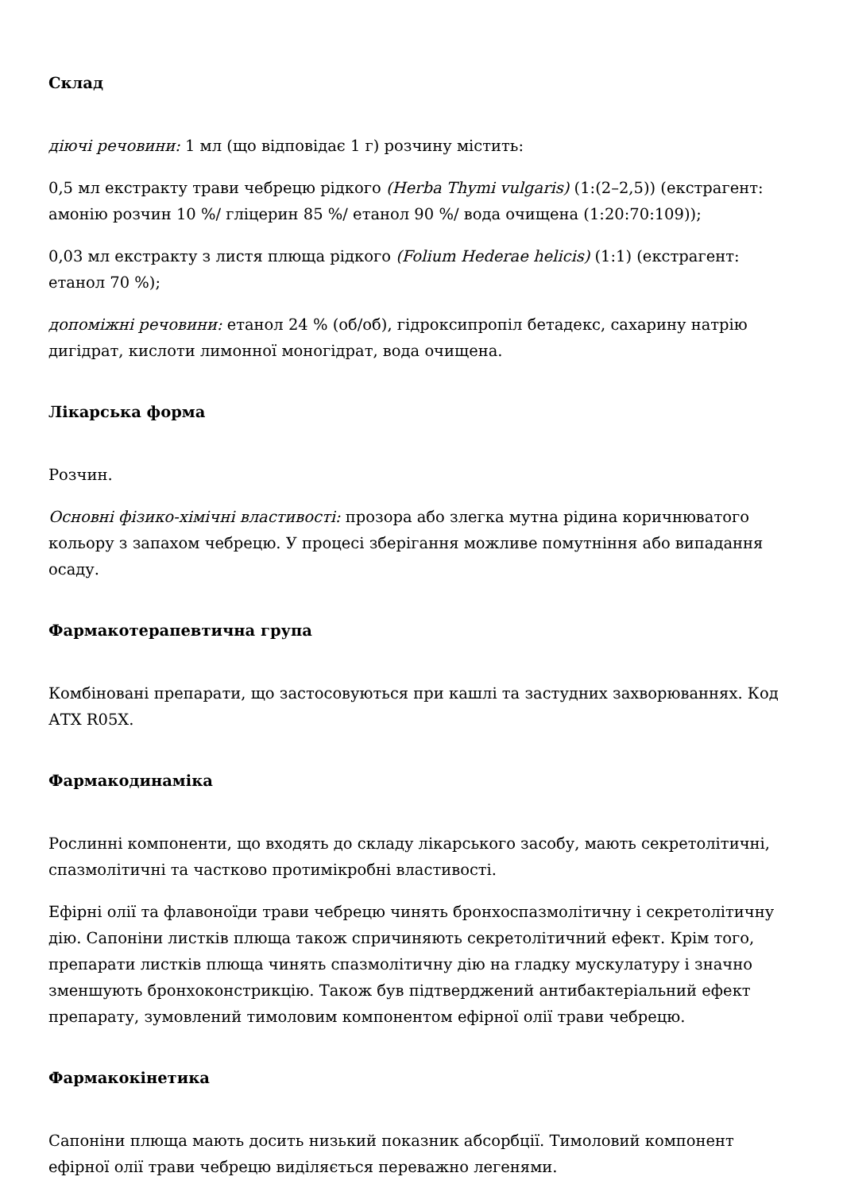Склад
діючі речовини: 1 мл (що відповідає 1 г) розчину містить:
0,5 мл екстракту трави чебрецю рідкого (Herba Thymi vulgaris) (1:(2–2,5)) (екстрагент: амонію розчин 10 %/ гліцерин 85 %/ етанол 90 %/ вода очищена (1:20:70:109));
0,03 мл екстракту з листя плюща рідкого (Folium Hederae helicis) (1:1) (екстрагент: етанол 70 %);
допоміжні речовини: етанол 24 % (об/об), гідроксипропіл бетадекс, сахарину натрію дигідрат, кислоти лимонної моногідрат, вода очищена.
Лікарська форма
Розчин.
Основні фізико-хімічні властивості: прозора або злегка мутна рідина коричнюватого кольору з запахом чебрецю. У процесі зберігання можливе помутніння або випадання осаду.
Фармакотерапевтична група
Комбіновані препарати, що застосовуються при кашлі та застудних захворюваннях. Код АТХ R05X.
Фармакодинаміка
Рослинні компоненти, що входять до складу лікарського засобу, мають секретолітичні, спазмолітичні та частково протимікробні властивості.
Ефірні олії та флавоноїди трави чебрецю чинять бронхоспазмолітичну і секретолітичну дію. Сапоніни листків плюща також спричиняють секретолітичний ефект. Крім того, препарати листків плюща чинять спазмолітичну дію на гладку мускулатуру і значно зменшують бронхоконстрикцію. Також був підтверджений антибактеріальний ефект препарату, зумовлений тимоловим компонентом ефірної олії трави чебрецю.
Фармакокінетика
Сапоніни плюща мають досить низький показник абсорбції. Тимоловий компонент ефірної олії трави чебрецю виділяється переважно легенями.